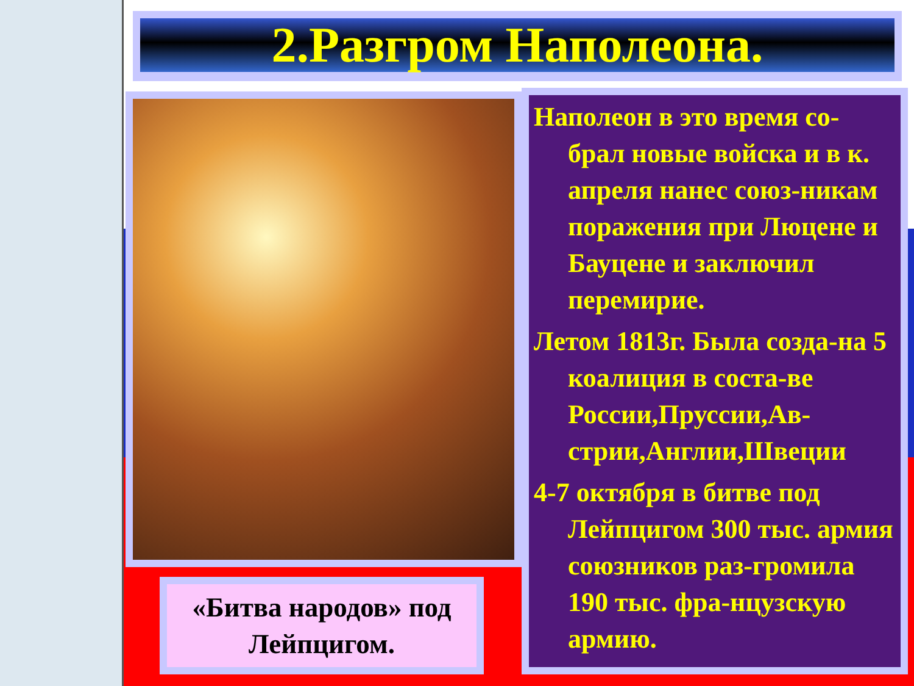2.Разгром Наполеона.
«Битва народов» под
Лейпцигом.
Наполеон в это время со-брал новые войска и в к. апреля нанес союз-никам поражения при Люцене и Бауцене и заключил перемирие.
Летом 1813г. Была созда-на 5 коалиция в соста-ве России,Пруссии,Ав-стрии,Англии,Швеции
4-7 октября в битве под Лейпцигом 300 тыс. армия союзников раз-громила 190 тыс. фра-нцузскую армию.